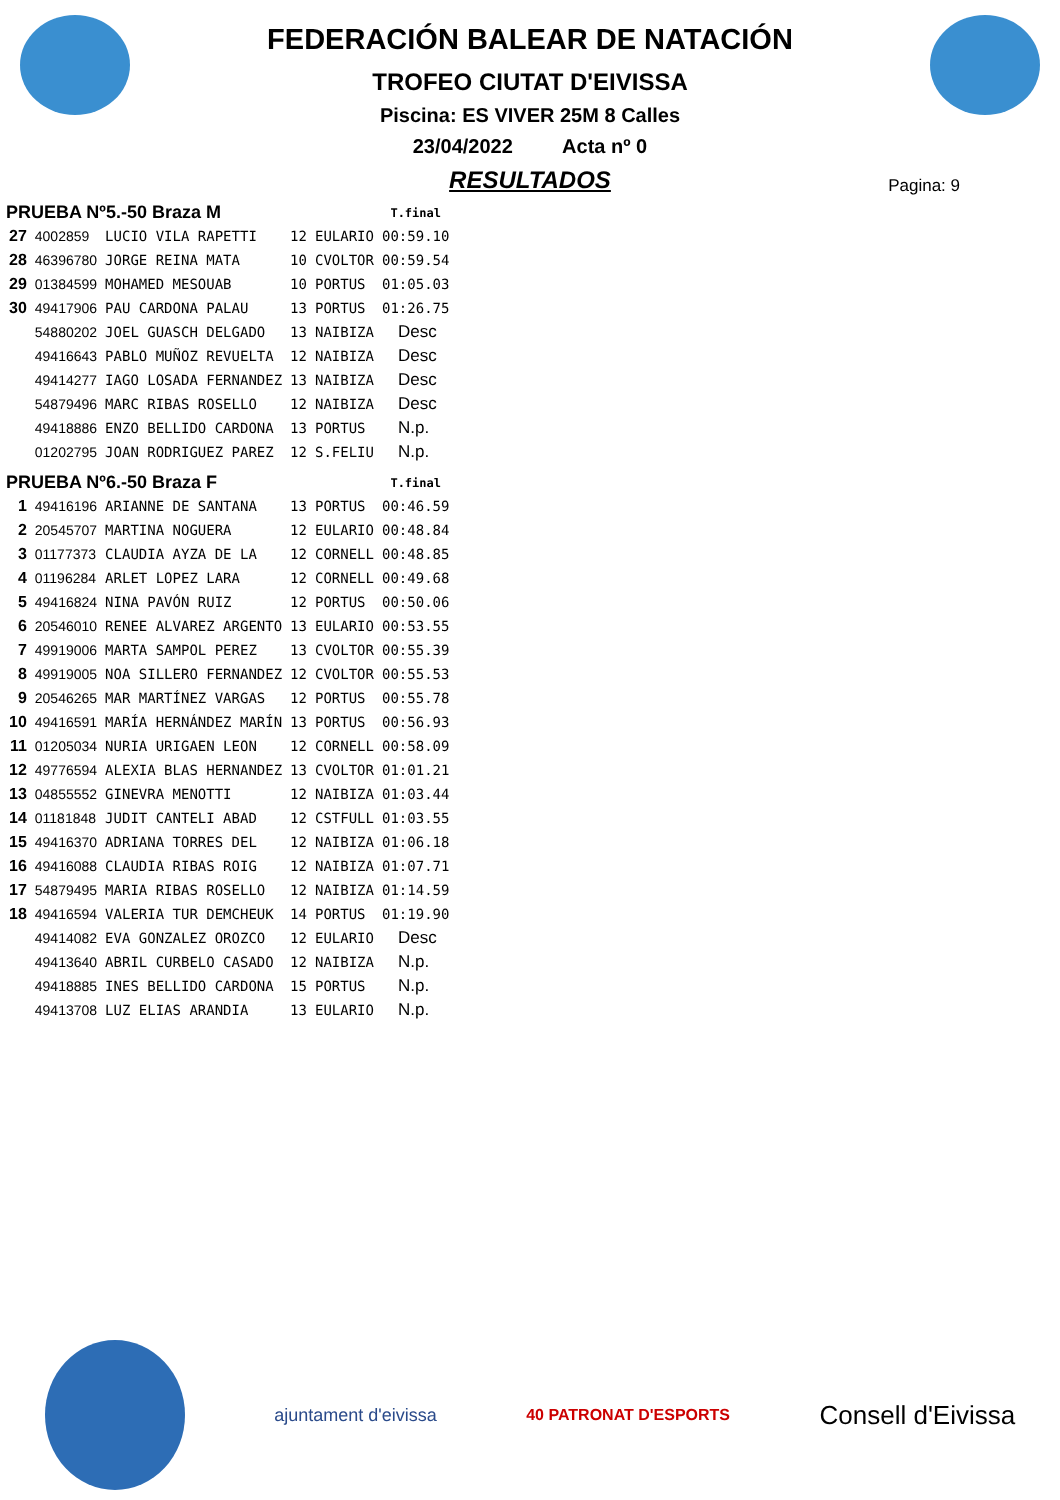FEDERACIÓN BALEAR DE NATACIÓN
TROFEO CIUTAT D'EIVISSA
Piscina: ES VIVER 25M 8 Calles
23/04/2022 Acta nº 0
RESULTADOS
Pagina: 9
| PRUEBA Nº5.-50 Braza M | | | | | T.final |
| --- | --- | --- | --- | --- | --- |
| 27 | 4002859 | LUCIO VILA RAPETTI | 12 | EULARIO | 00:59.10 |
| 28 | 46396780 | JORGE REINA MATA | 10 | CVOLTOR | 00:59.54 |
| 29 | 01384599 | MOHAMED MESOUAB | 10 | PORTUS | 01:05.03 |
| 30 | 49417906 | PAU CARDONA PALAU | 13 | PORTUS | 01:26.75 |
| | 54880202 | JOEL GUASCH DELGADO | 13 | NAIBIZA | Desc |
| | 49416643 | PABLO MUÑOZ REVUELTA | 12 | NAIBIZA | Desc |
| | 49414277 | IAGO LOSADA FERNANDEZ | 13 | NAIBIZA | Desc |
| | 54879496 | MARC RIBAS ROSELLO | 12 | NAIBIZA | Desc |
| | 49418886 | ENZO BELLIDO CARDONA | 13 | PORTUS | N.p. |
| | 01202795 | JOAN RODRIGUEZ PAREZ | 12 | S.FELIU | N.p. |
| PRUEBA Nº6.-50 Braza F | | | | | T.final |
| 1 | 49416196 | ARIANNE DE SANTANA | 13 | PORTUS | 00:46.59 |
| 2 | 20545707 | MARTINA NOGUERA | 12 | EULARIO | 00:48.84 |
| 3 | 01177373 | CLAUDIA AYZA DE LA | 12 | CORNELL | 00:48.85 |
| 4 | 01196284 | ARLET LOPEZ LARA | 12 | CORNELL | 00:49.68 |
| 5 | 49416824 | NINA PAVÓN RUIZ | 12 | PORTUS | 00:50.06 |
| 6 | 20546010 | RENEE ALVAREZ ARGENTO | 13 | EULARIO | 00:53.55 |
| 7 | 49919006 | MARTA SAMPOL PEREZ | 13 | CVOLTOR | 00:55.39 |
| 8 | 49919005 | NOA SILLERO FERNANDEZ | 12 | CVOLTOR | 00:55.53 |
| 9 | 20546265 | MAR MARTÍNEZ VARGAS | 12 | PORTUS | 00:55.78 |
| 10 | 49416591 | MARÍA HERNÁNDEZ MARÍN | 13 | PORTUS | 00:56.93 |
| 11 | 01205034 | NURIA URIGAEN LEON | 12 | CORNELL | 00:58.09 |
| 12 | 49776594 | ALEXIA BLAS HERNANDEZ | 13 | CVOLTOR | 01:01.21 |
| 13 | 04855552 | GINEVRA MENOTTI | 12 | NAIBIZA | 01:03.44 |
| 14 | 01181848 | JUDIT CANTELI ABAD | 12 | CSTFULL | 01:03.55 |
| 15 | 49416370 | ADRIANA TORRES DEL | 12 | NAIBIZA | 01:06.18 |
| 16 | 49416088 | CLAUDIA RIBAS ROIG | 12 | NAIBIZA | 01:07.71 |
| 17 | 54879495 | MARIA RIBAS ROSELLO | 12 | NAIBIZA | 01:14.59 |
| 18 | 49416594 | VALERIA TUR DEMCHEUK | 14 | PORTUS | 01:19.90 |
| | 49414082 | EVA GONZALEZ OROZCO | 12 | EULARIO | Desc |
| | 49413640 | ABRIL CURBELO CASADO | 12 | NAIBIZA | N.p. |
| | 49418885 | INES BELLIDO CARDONA | 15 | PORTUS | N.p. |
| | 49413708 | LUZ ELIAS ARANDIA | 13 | EULARIO | N.p. |
ajuntament d'eivissa 40 PATRONAT D'ESPORTS Consell d'Eivissa